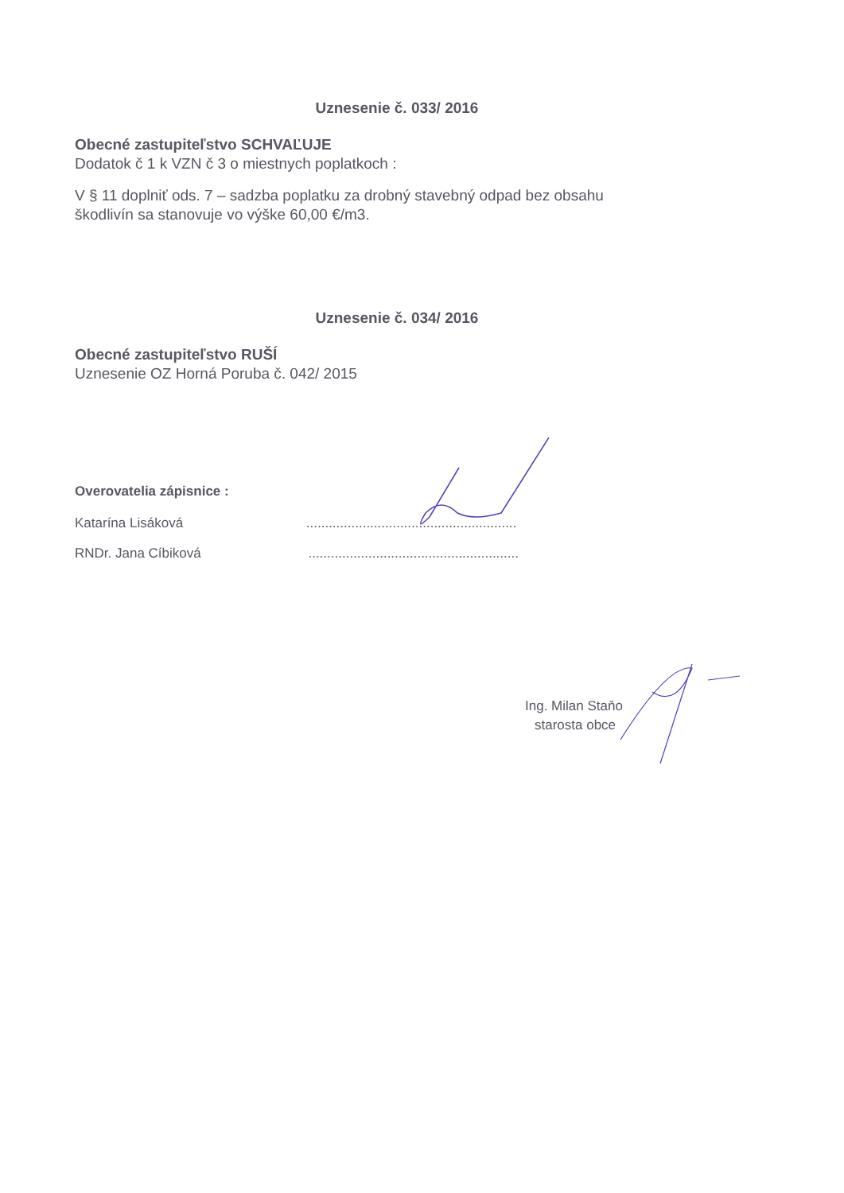Uznesenie č. 033/ 2016
Obecné zastupiteľstvo SCHVAĽUJE
Dodatok č 1 k VZN č 3 o miestnych poplatkoch :
V § 11 doplniť ods. 7 – sadzba poplatku za drobný stavebný odpad bez obsahu
škodlivín sa stanovuje vo výške 60,00 €/m3.
Uznesenie č. 034/ 2016
Obecné zastupiteľstvo RUŠÍ
Uznesenie OZ Horná Poruba č. 042/ 2015
Overovatelia zápisnice :
Katarína Lisáková ........................................................
RNDr. Jana Cíbiková ........................................................
Ing. Milan Staňo
starosta obce